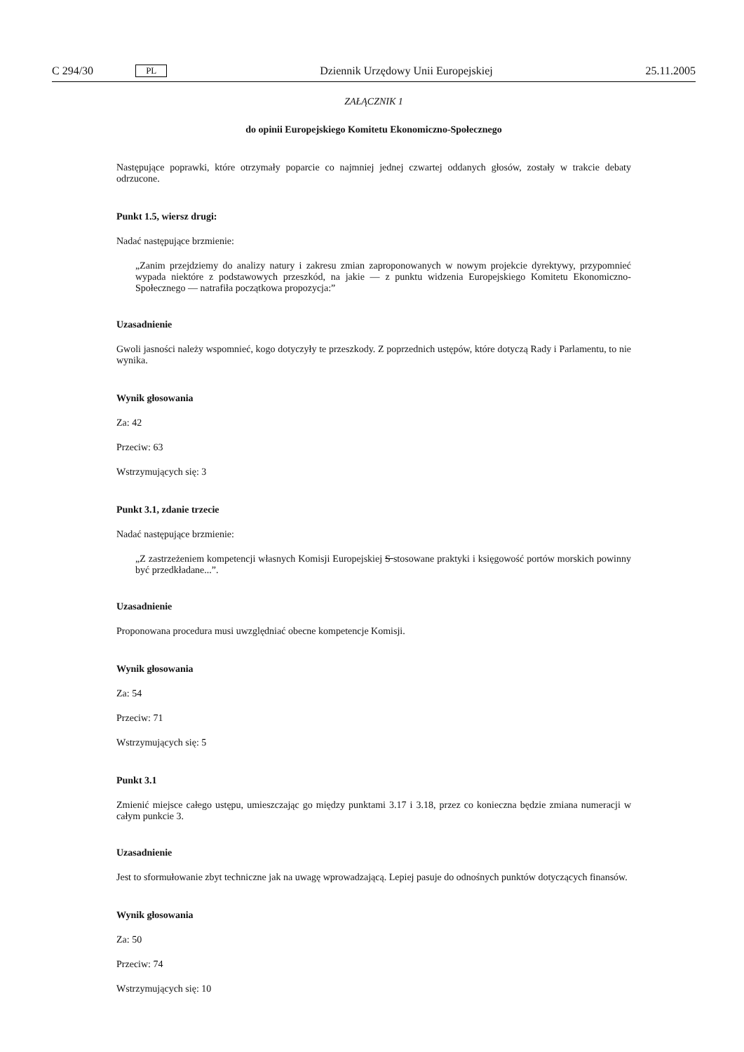C 294/30 PL Dziennik Urzędowy Unii Europejskiej 25.11.2005
ZAŁĄCZNIK 1
do opinii Europejskiego Komitetu Ekonomiczno-Społecznego
Następujące poprawki, które otrzymały poparcie co najmniej jednej czwartej oddanych głosów, zostały w trakcie debaty odrzucone.
Punkt 1.5, wiersz drugi:
Nadać następujące brzmienie:
„Zanim przejdziemy do analizy natury i zakresu zmian zaproponowanych w nowym projekcie dyrektywy, przypomnieć wypada niektóre z podstawowych przeszkód, na jakie — z punktu widzenia Europejskiego Komitetu Ekonomiczno-Społecznego — natrafiła początkowa propozycja:”
Uzasadnienie
Gwoli jasności należy wspomnieć, kogo dotyczyły te przeszkody. Z poprzednich ustępów, które dotyczą Rady i Parlamentu, to nie wynika.
Wynik głosowania
Za: 42
Przeciw: 63
Wstrzymujących się: 3
Punkt 3.1, zdanie trzecie
Nadać następujące brzmienie:
„Z zastrzeżeniem kompetencji własnych Komisji Europejskiej S stosowane praktyki i księgowość portów morskich powinny być przedkładane...”.
Uzasadnienie
Proponowana procedura musi uwzględniać obecne kompetencje Komisji.
Wynik głosowania
Za: 54
Przeciw: 71
Wstrzymujących się: 5
Punkt 3.1
Zmienić miejsce całego ustępu, umieszczając go między punktami 3.17 i 3.18, przez co konieczna będzie zmiana numeracji w całym punkcie 3.
Uzasadnienie
Jest to sformułowanie zbyt techniczne jak na uwagę wprowadzającą. Lepiej pasuje do odnośnych punktów dotyczących finansów.
Wynik głosowania
Za: 50
Przeciw: 74
Wstrzymujących się: 10